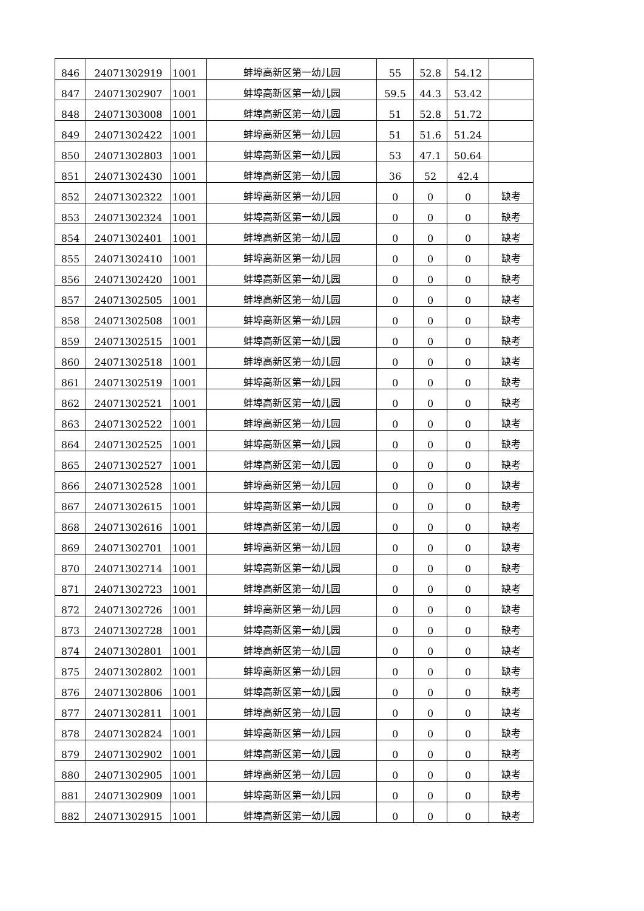| 846 | 24071302919 | 1001 | 蚌埠高新区第一幼儿园 | 55 | 52.8 | 54.12 | |
| 847 | 24071302907 | 1001 | 蚌埠高新区第一幼儿园 | 59.5 | 44.3 | 53.42 | |
| 848 | 24071303008 | 1001 | 蚌埠高新区第一幼儿园 | 51 | 52.8 | 51.72 | |
| 849 | 24071302422 | 1001 | 蚌埠高新区第一幼儿园 | 51 | 51.6 | 51.24 | |
| 850 | 24071302803 | 1001 | 蚌埠高新区第一幼儿园 | 53 | 47.1 | 50.64 | |
| 851 | 24071302430 | 1001 | 蚌埠高新区第一幼儿园 | 36 | 52 | 42.4 | |
| 852 | 24071302322 | 1001 | 蚌埠高新区第一幼儿园 | 0 | 0 | 0 | 缺考 |
| 853 | 24071302324 | 1001 | 蚌埠高新区第一幼儿园 | 0 | 0 | 0 | 缺考 |
| 854 | 24071302401 | 1001 | 蚌埠高新区第一幼儿园 | 0 | 0 | 0 | 缺考 |
| 855 | 24071302410 | 1001 | 蚌埠高新区第一幼儿园 | 0 | 0 | 0 | 缺考 |
| 856 | 24071302420 | 1001 | 蚌埠高新区第一幼儿园 | 0 | 0 | 0 | 缺考 |
| 857 | 24071302505 | 1001 | 蚌埠高新区第一幼儿园 | 0 | 0 | 0 | 缺考 |
| 858 | 24071302508 | 1001 | 蚌埠高新区第一幼儿园 | 0 | 0 | 0 | 缺考 |
| 859 | 24071302515 | 1001 | 蚌埠高新区第一幼儿园 | 0 | 0 | 0 | 缺考 |
| 860 | 24071302518 | 1001 | 蚌埠高新区第一幼儿园 | 0 | 0 | 0 | 缺考 |
| 861 | 24071302519 | 1001 | 蚌埠高新区第一幼儿园 | 0 | 0 | 0 | 缺考 |
| 862 | 24071302521 | 1001 | 蚌埠高新区第一幼儿园 | 0 | 0 | 0 | 缺考 |
| 863 | 24071302522 | 1001 | 蚌埠高新区第一幼儿园 | 0 | 0 | 0 | 缺考 |
| 864 | 24071302525 | 1001 | 蚌埠高新区第一幼儿园 | 0 | 0 | 0 | 缺考 |
| 865 | 24071302527 | 1001 | 蚌埠高新区第一幼儿园 | 0 | 0 | 0 | 缺考 |
| 866 | 24071302528 | 1001 | 蚌埠高新区第一幼儿园 | 0 | 0 | 0 | 缺考 |
| 867 | 24071302615 | 1001 | 蚌埠高新区第一幼儿园 | 0 | 0 | 0 | 缺考 |
| 868 | 24071302616 | 1001 | 蚌埠高新区第一幼儿园 | 0 | 0 | 0 | 缺考 |
| 869 | 24071302701 | 1001 | 蚌埠高新区第一幼儿园 | 0 | 0 | 0 | 缺考 |
| 870 | 24071302714 | 1001 | 蚌埠高新区第一幼儿园 | 0 | 0 | 0 | 缺考 |
| 871 | 24071302723 | 1001 | 蚌埠高新区第一幼儿园 | 0 | 0 | 0 | 缺考 |
| 872 | 24071302726 | 1001 | 蚌埠高新区第一幼儿园 | 0 | 0 | 0 | 缺考 |
| 873 | 24071302728 | 1001 | 蚌埠高新区第一幼儿园 | 0 | 0 | 0 | 缺考 |
| 874 | 24071302801 | 1001 | 蚌埠高新区第一幼儿园 | 0 | 0 | 0 | 缺考 |
| 875 | 24071302802 | 1001 | 蚌埠高新区第一幼儿园 | 0 | 0 | 0 | 缺考 |
| 876 | 24071302806 | 1001 | 蚌埠高新区第一幼儿园 | 0 | 0 | 0 | 缺考 |
| 877 | 24071302811 | 1001 | 蚌埠高新区第一幼儿园 | 0 | 0 | 0 | 缺考 |
| 878 | 24071302824 | 1001 | 蚌埠高新区第一幼儿园 | 0 | 0 | 0 | 缺考 |
| 879 | 24071302902 | 1001 | 蚌埠高新区第一幼儿园 | 0 | 0 | 0 | 缺考 |
| 880 | 24071302905 | 1001 | 蚌埠高新区第一幼儿园 | 0 | 0 | 0 | 缺考 |
| 881 | 24071302909 | 1001 | 蚌埠高新区第一幼儿园 | 0 | 0 | 0 | 缺考 |
| 882 | 24071302915 | 1001 | 蚌埠高新区第一幼儿园 | 0 | 0 | 0 | 缺考 |